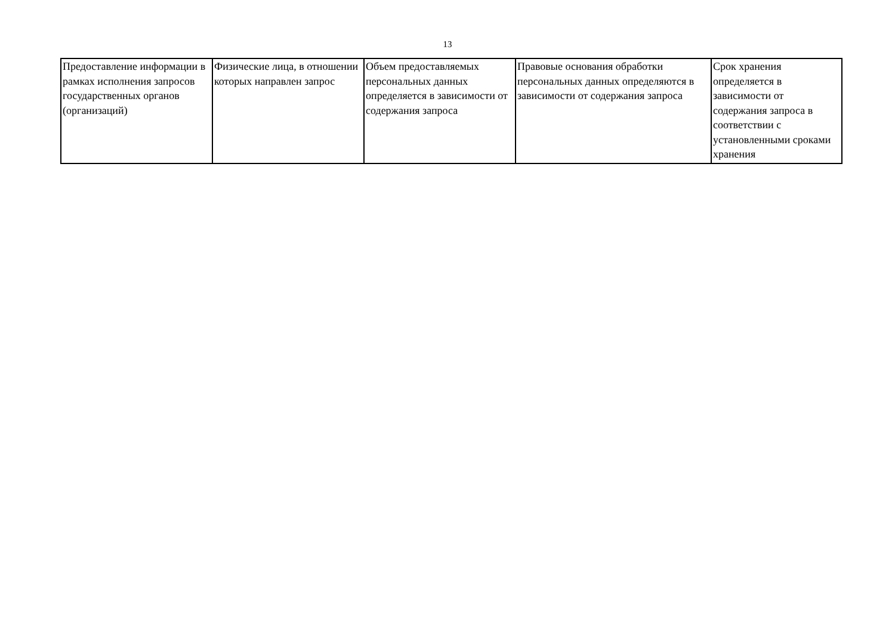13
| Предоставление информации в рамках исполнения запросов государственных органов (организаций) | Физические лица, в отношении которых направлен запрос | Объем предоставляемых персональных данных определяется в зависимости от содержания запроса | Правовые основания обработки персональных данных определяются в зависимости от содержания запроса | Срок хранения определяется в зависимости от содержания запроса в соответствии с установленными сроками хранения |